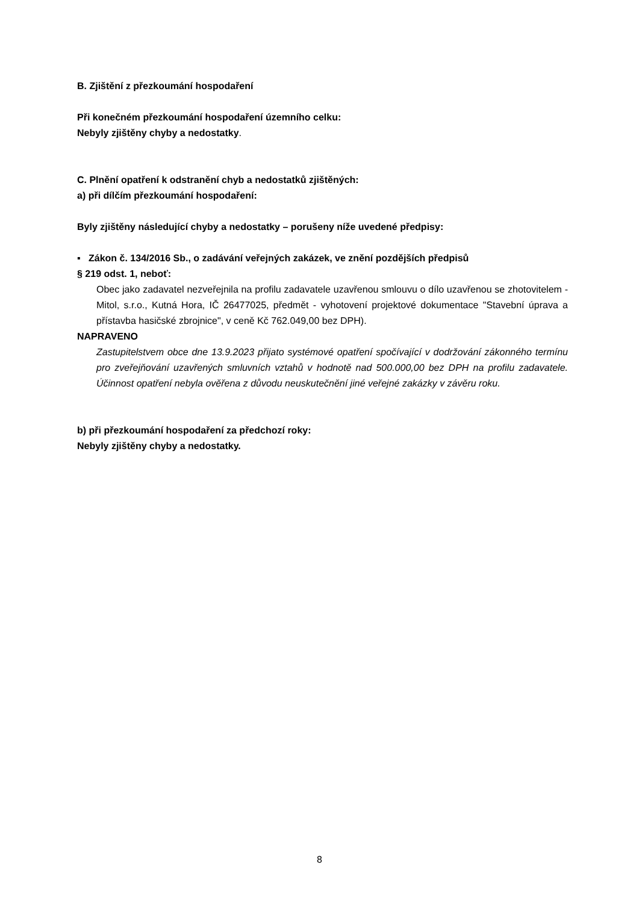B. Zjištění z přezkoumání hospodaření
Při konečném přezkoumání hospodaření územního celku:
Nebyly zjištěny chyby a nedostatky.
C. Plnění opatření k odstranění chyb a nedostatků zjištěných:
a) při dílčím přezkoumání hospodaření:
Byly zjištěny následující chyby a nedostatky – porušeny níže uvedené předpisy:
▪ Zákon č. 134/2016 Sb., o zadávání veřejných zakázek, ve znění pozdějších předpisů
§ 219 odst. 1, neboť:
Obec jako zadavatel nezveřejnila na profilu zadavatele uzavřenou smlouvu o dílo uzavřenou se zhotovitelem - Mitol, s.r.o., Kutná Hora, IČ 26477025, předmět - vyhotovení projektové dokumentace "Stavební úprava a přístavba hasičské zbrojnice", v ceně Kč 762.049,00 bez DPH).
NAPRAVENO
Zastupitelstvem obce dne 13.9.2023 přijato systémové opatření spočívající v dodržování zákonného termínu pro zveřejňování uzavřených smluvních vztahů v hodnotě nad 500.000,00 bez DPH na profilu zadavatele. Účinnost opatření nebyla ověřena z důvodu neuskutečnění jiné veřejné zakázky v závěru roku.
b) při přezkoumání hospodaření za předchozí roky:
Nebyly zjištěny chyby a nedostatky.
8